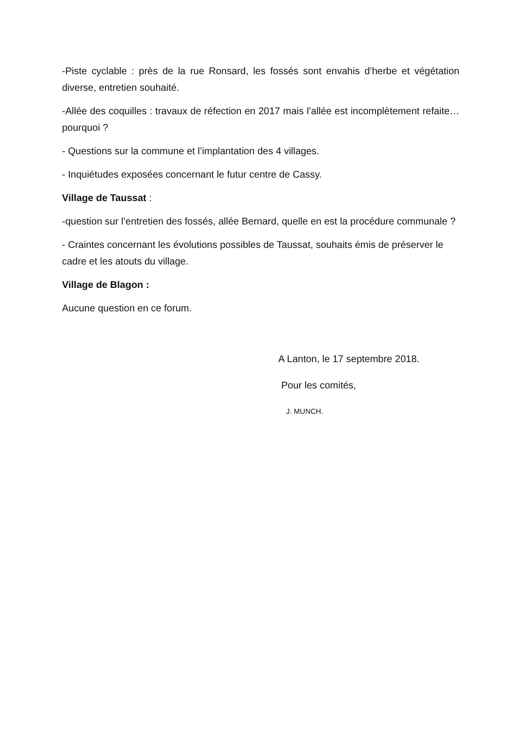-Piste cyclable : près de la rue Ronsard, les fossés sont envahis d’herbe et végétation diverse, entretien souhaité.
-Allée des coquilles : travaux de réfection en 2017 mais l’allée est incomplètement refaite…pourquoi ?
- Questions sur la commune et l’implantation des 4 villages.
- Inquiétudes exposées concernant le futur centre de Cassy.
Village de Taussat :
-question sur l’entretien des fossés, allée Bernard, quelle en est la procédure communale ?
- Craintes concernant les évolutions possibles de Taussat, souhaits émis de préserver le cadre et les atouts du village.
Village de Blagon :
Aucune question en ce forum.
A Lanton, le 17 septembre 2018.
Pour les comités,
J. MUNCH.